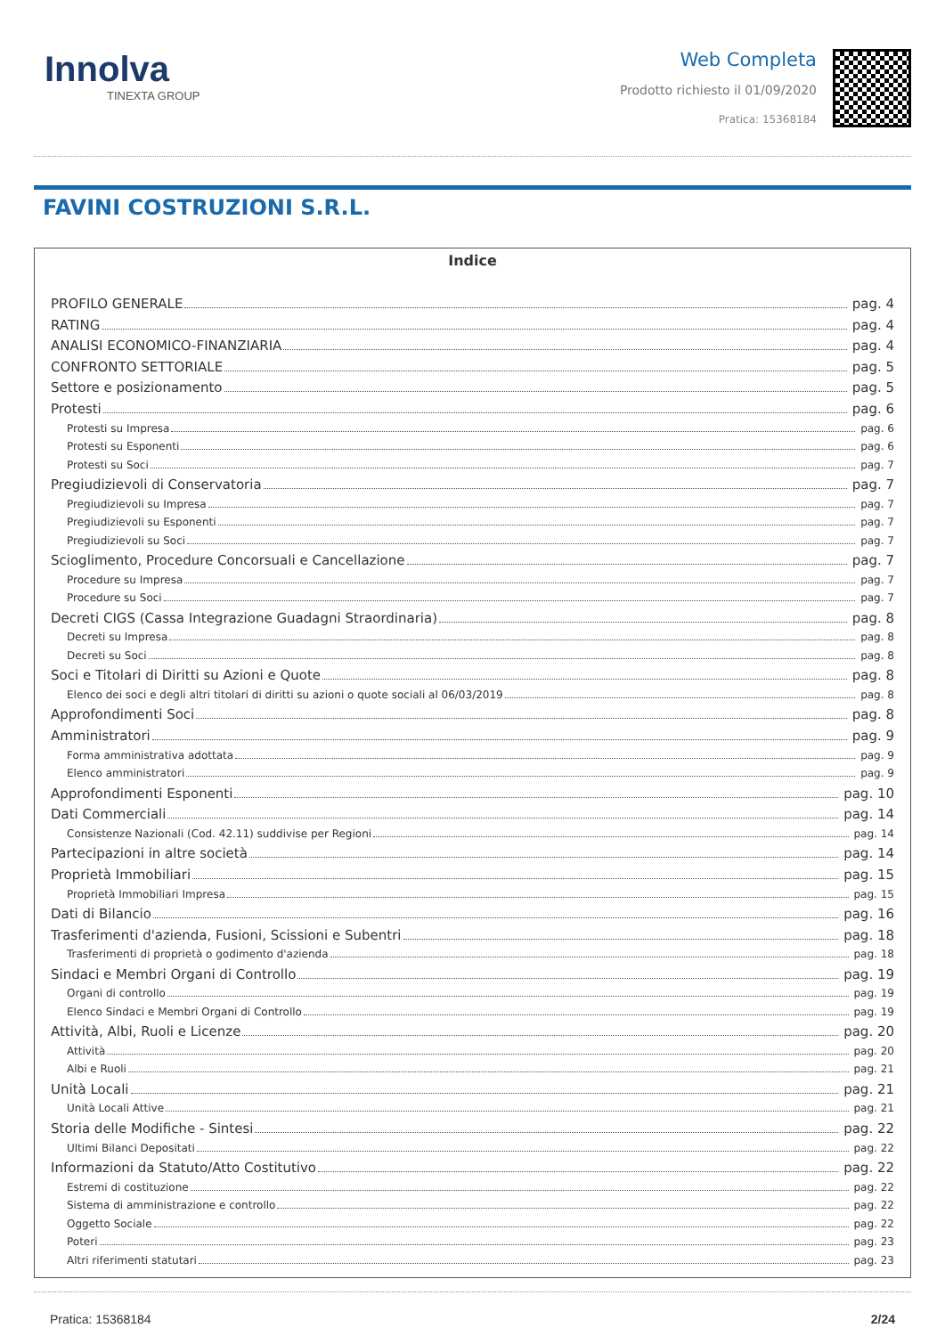Innolva
TINEXTA GROUP
Web Completa
Prodotto richiesto il 01/09/2020
Pratica: 15368184
FAVINI COSTRUZIONI S.R.L.
Indice
PROFILO GENERALE pag. 4
RATING pag. 4
ANALISI ECONOMICO-FINANZIARIA pag. 4
CONFRONTO SETTORIALE pag. 5
Settore e posizionamento pag. 5
Protesti pag. 6
Protesti su Impresa pag. 6
Protesti su Esponenti pag. 6
Protesti su Soci pag. 7
Pregiudizievoli di Conservatoria pag. 7
Pregiudizievoli su Impresa pag. 7
Pregiudizievoli su Esponenti pag. 7
Pregiudizievoli su Soci pag. 7
Scioglimento, Procedure Concorsuali e Cancellazione pag. 7
Procedure su Impresa pag. 7
Procedure su Soci pag. 7
Decreti CIGS (Cassa Integrazione Guadagni Straordinaria) pag. 8
Decreti su Impresa pag. 8
Decreti su Soci pag. 8
Soci e Titolari di Diritti su Azioni e Quote pag. 8
Elenco dei soci e degli altri titolari di diritti su azioni o quote sociali al 06/03/2019 pag. 8
Approfondimenti Soci pag. 8
Amministratori pag. 9
Forma amministrativa adottata pag. 9
Elenco amministratori pag. 9
Approfondimenti Esponenti pag. 10
Dati Commerciali pag. 14
Consistenze Nazionali (Cod. 42.11) suddivise per Regioni pag. 14
Partecipazioni in altre società pag. 14
Proprietà Immobiliari pag. 15
Proprietà Immobiliari Impresa pag. 15
Dati di Bilancio pag. 16
Trasferimenti d'azienda, Fusioni, Scissioni e Subentri pag. 18
Trasferimenti di proprietà o godimento d'azienda pag. 18
Sindaci e Membri Organi di Controllo pag. 19
Organi di controllo pag. 19
Elenco Sindaci e Membri Organi di Controllo pag. 19
Attività, Albi, Ruoli e Licenze pag. 20
Attività pag. 20
Albi e Ruoli pag. 21
Unità Locali pag. 21
Unità Locali Attive pag. 21
Storia delle Modifiche - Sintesi pag. 22
Ultimi Bilanci Depositati pag. 22
Informazioni da Statuto/Atto Costitutivo pag. 22
Estremi di costituzione pag. 22
Sistema di amministrazione e controllo pag. 22
Oggetto Sociale pag. 22
Poteri pag. 23
Altri riferimenti statutari pag. 23
Pratica: 15368184 2/24